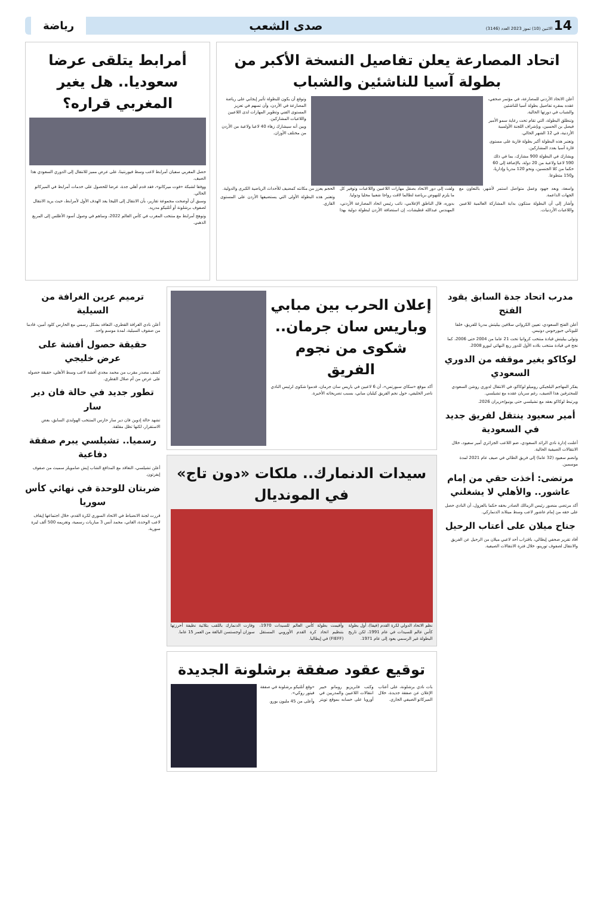14 الاثنين (10) تموز 2023 العدد (3146)
صدى الشعب رياضة
اتحاد المصارعة يعلن تفاصيل النسخة الأكبر من بطولة آسيا للناشئين والشباب
أعلن الاتحاد الأردني للمصارعة، في مؤتمر صحفي، عقده بمقره تفاصيل بطولة آسيا للناشئين والشباب في دورتها الحالية.
وتنطلق البطولة، التي تقام تحت رعاية سمو الأمير فيصل بن الحسين، وبإشراف اللجنة الأولمبية الأردنية، في 12 الشهر الحالي.
وتعتبر هذه البطولة أكبر بطولة قارية على مستوى قارة آسيا بعدد المشاركين.
ويشارك في البطولة 900 مشارك، بما في ذلك 590 لاعبا ولاعبة من 20 دولة، بالإضافة إلى 60 حكما من كلا الجنسين، ونحو 120 مدربا وإداريا، و150 متطوعا.
وتوقع أن يكون للبطولة تأثير إيجابي على رياضة المصارعة في الأردن، وأن تسهم في تعزيز المستوى الفني وتطوير المهارات لدى اللاعبين واللاعبات المشاركين.
وبين أنه سيشارك زهاء 40 لاعبا ولاعبة من الأردن من مختلف الأوزان.
واسعة، وبعد جهود وعمل متواصل استمر لأشهر، بالتعاون مع الجهات الداعمة.
وأشار إلى أن البطولة ستكون بداية المشاركة العالمية للاعبين واللاعبات الأردنيات.
ولفت إلى دور الاتحاد بصقل مهارات اللاعبين واللاعبات وتوفير كل ما يلزم للنهوض برياضة لطالما لاقت رواجا شعبيا محليا ودوليا.
بدوره، قال الناطق الإعلامي، نائب رئيس اتحاد المصارعة الأردني، المهندس عبدالله قطيشات، إن استضافة الأردن لبطولة دولية بهذا الحجم يعزز من مكانته كمضيف للأحداث الرياضية الكبرى والدولية.
وتعتبر هذه البطولة الأولى التي يستضيفها الأردن على المستوى القاري.
أمرابط يتلقى عرضا سعوديا.. هل يغير المغربي قراره؟
حصل المغربي سفيان أمرابط لاعب وسط فيورنتينا، على عرض مميز للانتقال إلى الدوري السعودي هذا الصيف.
ووفقا لشبكة «فوت ميركاتو»، فقد قدم أهلي جدة، عرضا للحصول على خدمات أمرابط في الميركاتو الحالي.
وسبق أن أوضحت مجموعة تقارير، بأن الانتقال إلى الليجا يعد الهدف الأول لأمرابط، حيث يريد الانتقال لصفوف برشلونة أو أتلتيكو مدريد.
وتوهج أمرابط مع منتخب المغرب في كأس العالم 2022، وساهم في وصول أسود الأطلس إلى المربع الذهبي.
مدرب اتحاد جدة السابق يقود الفتح
أعلن الفتح السعودي، تعيين الكرواتي سلافين بيليتش مدربا للفريق، خلفا لليوناني جيورجوس دونيس.
وتولى بيليتش قيادة منتخب كرواتيا تحت 21 عاما من 2004 حتى 2006، كما نجح في قيادة منتخب بلاده الأول للدور ربع النهائي ليورو 2008.
لوكاكو يغير موقفه من الدوري السعودي
يفكر المهاجم البلجيكي روميلو لوكاكو، في الانتقال لدوري روشن السعودي للمحترفين هذا الصيف، رغم سريان عقده مع تشيلسي.
ويرتبط لوكاكو بعقد مع تشيلسي حتى يونيو/حزيران 2026.
أمير سعيود ينتقل لفريق جديد في السعودية
أعلنت إدارة نادي الرائد السعودي، ضم اللاعب الجزائري أمير سعيود، خلال الانتقالات الصيفية الحالية.
وانضم سعيود (32 عاما) إلى فريق الطائي في صيف عام 2021 لمدة موسمين.
مرتضى: أخذت حقي من إمام عاشور.. والأهلي لا يشغلني
أكد مرتضى منصور رئيس الزمالك الصادر بحقه حكما بالعزول، أن النادي حصل على حقه من إمام عاشور لاعب وسط ميتلاند الدنماركي.
جناح ميلان على أعتاب الرحيل
أفاد تقرير صحفي إيطالي، باقتراب أحد لاعبي ميلان من الرحيل عن الفريق والانتقال لصفوف تورينو، خلال فترة الانتقالات الصيفية.
إعلان الحرب بين مبابي وباريس سان جرمان.. شكوى من نجوم الفريق
أكد موقع «سكاي سبورتس»، أن 6 لاعبين في باريس سان جرمان، قدموا شكوى لرئيس النادي ناصر الخليفي، حول نجم الفريق كيليان مبابي، بسبب تصريحاته الأخيرة.
سيدات الدنمارك.. ملكات «دون تاج» في المونديال
نظم الاتحاد الدولي لكرة القدم (فيفا)، أول بطولة كأس عالم للسيدات في عام 1991، لكن تاريخ البطولة غير الرسمي يعود إلى عام 1971.
وأقيمت بطولة كأس العالم للسيدات 1970، بتنظيم اتحاد كرة القدم الأوروبي المستقل (FIEFF) في إيطاليا.
وفازت الدنمارك باللقب بثلاثية نظيفة أحرزتها سوزان أوجستسن البالغة من العمر 15 عاما.
توقيع عقود صفقة برشلونة الجديدة
بات نادي برشلونة، على أعتاب الإعلان عن صفقة جديدة، خلال الميركاتو الصيفي الجاري.
وكتب فابريزيو رومانو خبير انتقالات اللاعبين والمدربين في أوروبا على حسابه بموقع تويتر «وقع أتلتيكو برشلونة في صفقة فيتور روكي».
وأعلى من 45 مليون يورو.
ترميم عرين الغرافة من السيلية
أعلن نادي الغرافة القطري، التعاقد بشكل رسمي مع الحارس كلود أمين، قادما من صفوف السيلية، لمدة موسم واحد.
حقيقة حصول أفشة على عرض خليجي
كشف مصدر مقرب من محمد مجدي أفشة لاعب وسط الأهلي، حقيقة حصوله على عرض من أم صلال القطري.
تطور جديد في حالة فان دير سار
تشهد حالة إدوين فان دير سار حارس المنتخب الهولندي السابق، بعض الاستقرار، لكنها تظل مقلقة.
رسميا.. تشيلسي يبرم صفقة دفاعية
أعلن تشيلسي، التعاقد مع المدافع الشاب إيش صامويلز سميث من صفوف إيفرتون.
ضربتان للوحدة في نهائي كأس سوريا
قررت لجنة الانضباط في الاتحاد السوري لكرة القدم، خلال اجتماعها إيقاف لاعب الوحدة، الغاني، محمد أنس 3 مباريات رسمية، وتغريمه 500 ألف ليرة سورية.